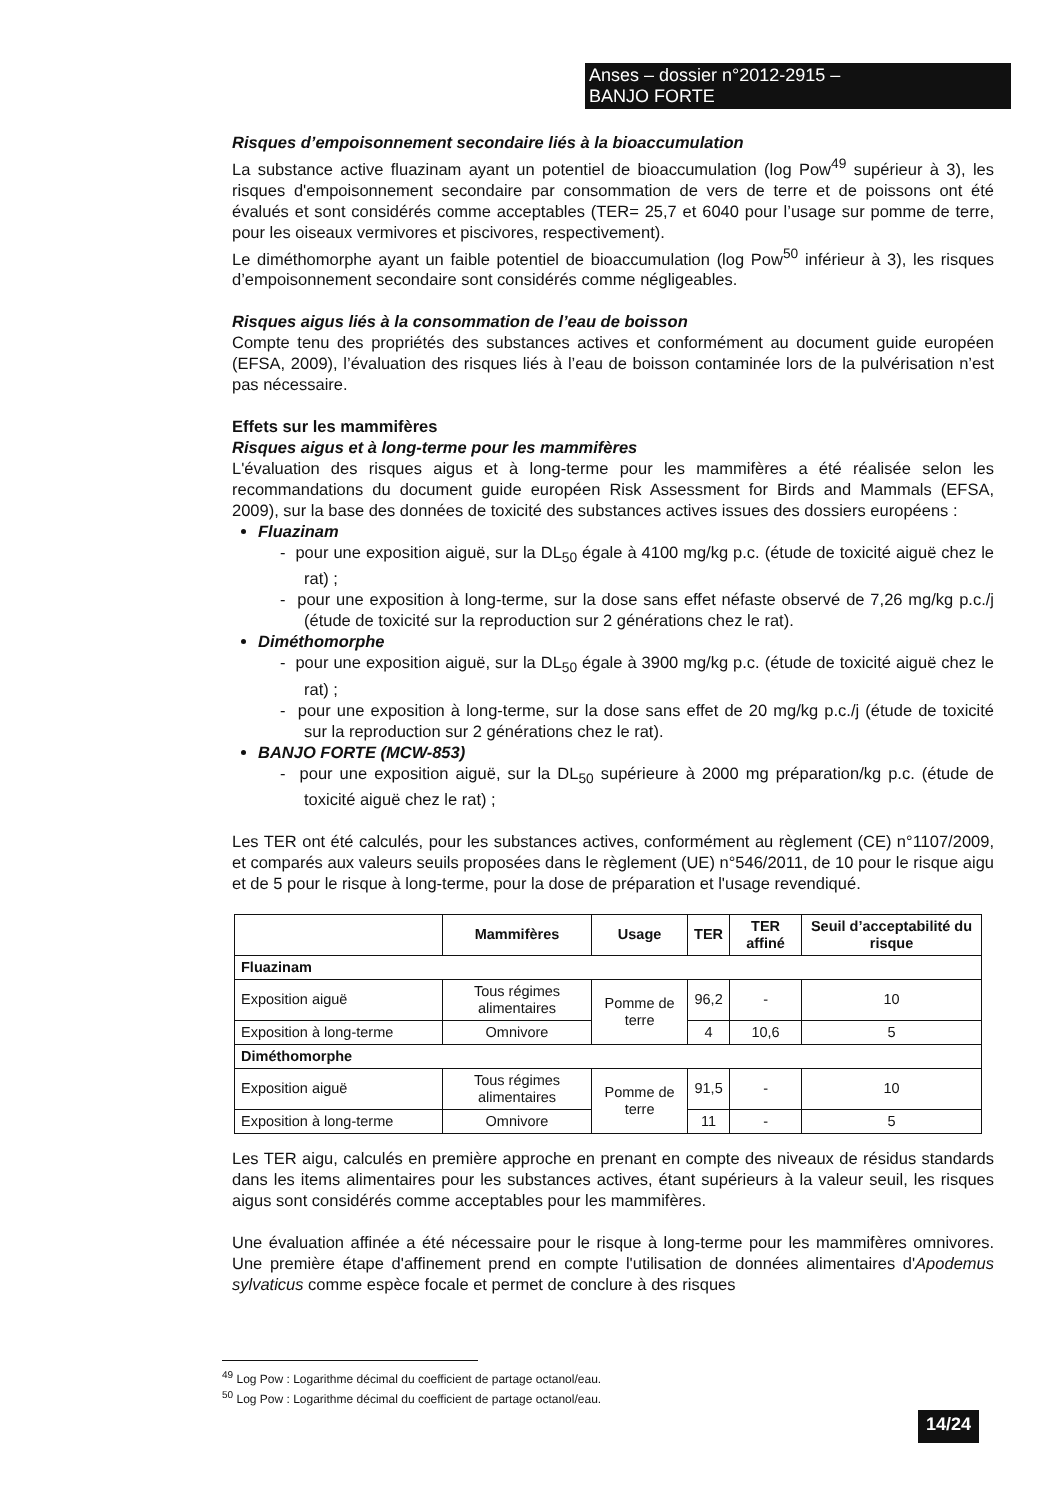Anses – dossier n°2012-2915 –
BANJO FORTE
Risques d’empoisonnement secondaire liés à la bioaccumulation
La substance active fluazinam ayant un potentiel de bioaccumulation (log Pow<sup>49</sup> supérieur à 3), les risques d'empoisonnement secondaire par consommation de vers de terre et de poissons ont été évalués et sont considérés comme acceptables (TER= 25,7 et 6040 pour l’usage sur pomme de terre, pour les oiseaux vermivores et piscivores, respectivement).
Le diméthomorphe ayant un faible potentiel de bioaccumulation (log Pow<sup>50</sup> inférieur à 3), les risques d’empoisonnement secondaire sont considérés comme négligeables.
Risques aigus liés à la consommation de l’eau de boisson
Compte tenu des propriétés des substances actives et conformément au document guide européen (EFSA, 2009), l’évaluation des risques liés à l’eau de boisson contaminée lors de la pulvérisation n’est pas nécessaire.
Effets sur les mammifères
Risques aigus et à long-terme pour les mammifères
L'évaluation des risques aigus et à long-terme pour les mammifères a été réalisée selon les recommandations du document guide européen Risk Assessment for Birds and Mammals (EFSA, 2009), sur la base des données de toxicité des substances actives issues des dossiers européens :
Fluazinam
- pour une exposition aiguë, sur la DL<sub>50</sub> égale à 4100 mg/kg p.c. (étude de toxicité aiguë chez le rat) ;
- pour une exposition à long-terme, sur la dose sans effet néfaste observé de 7,26 mg/kg p.c./j (étude de toxicité sur la reproduction sur 2 générations chez le rat).
Diméthomorphe
- pour une exposition aiguë, sur la DL<sub>50</sub> égale à 3900 mg/kg p.c. (étude de toxicité aiguë chez le rat) ;
- pour une exposition à long-terme, sur la dose sans effet de 20 mg/kg p.c./j (étude de toxicité sur la reproduction sur 2 générations chez le rat).
BANJO FORTE (MCW-853)
- pour une exposition aiguë, sur la DL<sub>50</sub> supérieure à 2000 mg préparation/kg p.c. (étude de toxicité aiguë chez le rat) ;
Les TER ont été calculés, pour les substances actives, conformément au règlement (CE) n°1107/2009, et comparés aux valeurs seuils proposées dans le règlement (UE) n°546/2011, de 10 pour le risque aigu et de 5 pour le risque à long-terme, pour la dose de préparation et l'usage revendiqué.
| | Mammifères | Usage | TER | TER affiné | Seuil d’acceptabilité du risque |
| --- | --- | --- | --- | --- | --- |
| Fluazinam | | | | | |
| Exposition aiguë | Tous régimes alimentaires | Pomme de terre | 96,2 | - | 10 |
| Exposition à long-terme | Omnivore | | 4 | 10,6 | 5 |
| Diméthomorphe | | | | | |
| Exposition aiguë | Tous régimes alimentaires | Pomme de terre | 91,5 | - | 10 |
| Exposition à long-terme | Omnivore | | 11 | - | 5 |
Les TER aigu, calculés en première approche en prenant en compte des niveaux de résidus standards dans les items alimentaires pour les substances actives, étant supérieurs à la valeur seuil, les risques aigus sont considérés comme acceptables pour les mammifères.
Une évaluation affinée a été nécessaire pour le risque à long-terme pour les mammifères omnivores. Une première étape d'affinement prend en compte l'utilisation de données alimentaires d'Apodemus sylvaticus comme espèce focale et permet de conclure à des risques
<sup>49</sup> Log Pow : Logarithme décimal du coefficient de partage octanol/eau.
<sup>50</sup> Log Pow : Logarithme décimal du coefficient de partage octanol/eau.
14/24